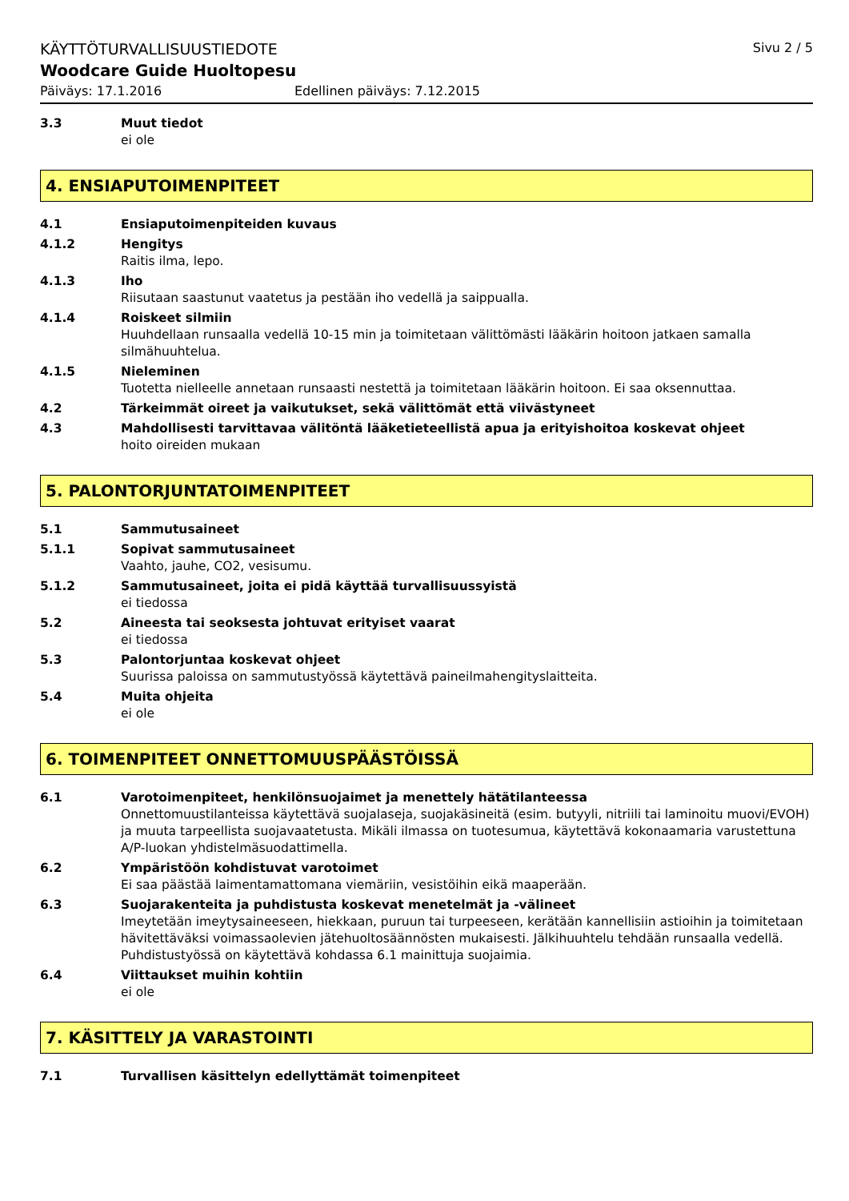KÄYTTÖTURVALLISUUSTIEDOTE Sivu 2 / 5
Woodcare Guide Huoltopesu
Päiväys: 17.1.2016 Edellinen päiväys: 7.12.2015
3.3 Muut tiedot
ei ole
4. ENSIAPUTOIMENPITEET
4.1 Ensiaputoimenpiteiden kuvaus
4.1.2 Hengitys
Raitis ilma, lepo.
4.1.3 Iho
Riisutaan saastunut vaatetus ja pestään iho vedellä ja saippualla.
4.1.4 Roiskeet silmiin
Huuhdellaan runsaalla vedellä 10-15 min ja toimitetaan välittömästi lääkärin hoitoon jatkaen samalla silmähuuhtelua.
4.1.5 Nieleminen
Tuotetta nielleelle annetaan runsaasti nestettä ja toimitetaan lääkärin hoitoon. Ei saa oksennuttaa.
4.2 Tärkeimmät oireet ja vaikutukset, sekä välittömät että viivästyneet
4.3 Mahdollisesti tarvittavaa välitöntä lääketieteellistä apua ja erityishoitoa koskevat ohjeet
hoito oireiden mukaan
5. PALONTORJUNTATOIMENPITEET
5.1 Sammutusaineet
5.1.1 Sopivat sammutusaineet
Vaahto, jauhe, CO2, vesisumu.
5.1.2 Sammutusaineet, joita ei pidä käyttää turvallisuussyistä
ei tiedossa
5.2 Aineesta tai seoksesta johtuvat erityiset vaarat
ei tiedossa
5.3 Palontorjuntaa koskevat ohjeet
Suurissa paloissa on sammutustyössä käytettävä paineilmahengityslaitteita.
5.4 Muita ohjeita
ei ole
6. TOIMENPITEET ONNETTOMUUSPÄÄSTÖISSÄ
6.1 Varotoimenpiteet, henkilönsuojaimet ja menettely hätätilanteessa
Onnettomuustilanteissa käytettävä suojalaseja, suojakäsineitä (esim. butyyli, nitriili tai laminoitu muovi/EVOH) ja muuta tarpeellista suojavaatetusta. Mikäli ilmassa on tuotesumua, käytettävä kokonaamaria varustettuna A/P-luokan yhdistelmäsuodattimella.
6.2 Ympäristöön kohdistuvat varotoimet
Ei saa päästää laimentamattomana viemäriin, vesistöihin eikä maaperään.
6.3 Suojarakenteita ja puhdistusta koskevat menetelmät ja -välineet
Imeytetään imeytysaineeseen, hiekkaan, puruun tai turpeeseen, kerätään kannellisiin astioihin ja toimitetaan hävitettäväksi voimassaolevien jätehuoltosäännösten mukaisesti. Jälkihuuhtelu tehdään runsaalla vedellä. Puhdistustyössä on käytettävä kohdassa 6.1 mainittuja suojaimia.
6.4 Viittaukset muihin kohtiin
ei ole
7. KÄSITTELY JA VARASTOINTI
7.1 Turvallisen käsittelyn edellyttämät toimenpiteet